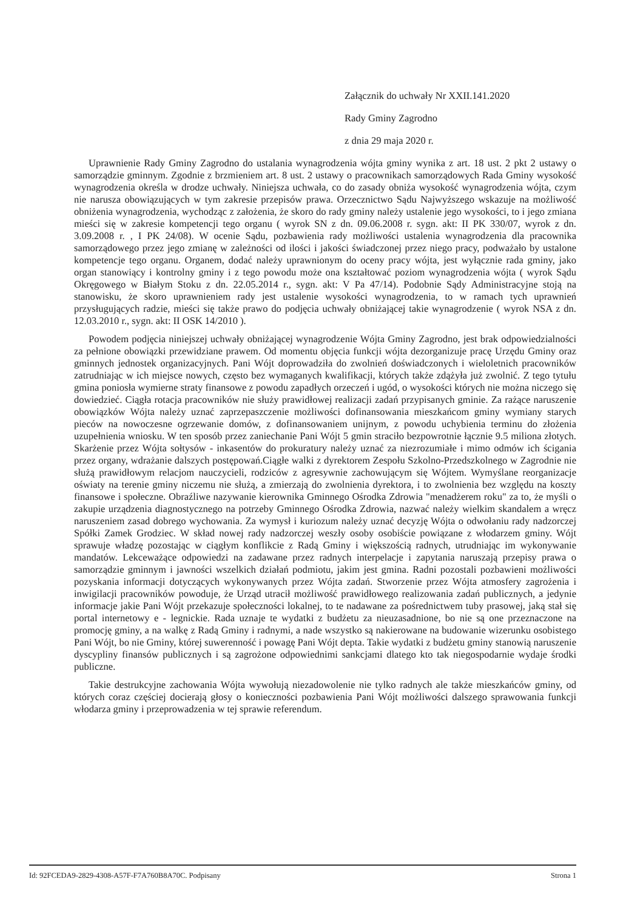Załącznik do uchwały Nr XXII.141.2020
Rady Gminy Zagrodno
z dnia 29 maja 2020 r.
Uprawnienie Rady Gminy Zagrodno do ustalania wynagrodzenia wójta gminy wynika z art. 18 ust. 2 pkt 2 ustawy o samorządzie gminnym. Zgodnie z brzmieniem art. 8 ust. 2 ustawy o pracownikach samorządowych Rada Gminy wysokość wynagrodzenia określa w drodze uchwały. Niniejsza uchwała, co do zasady obniża wysokość wynagrodzenia wójta, czym nie narusza obowiązujących w tym zakresie przepisów prawa. Orzecznictwo Sądu Najwyższego wskazuje na możliwość obniżenia wynagrodzenia, wychodząc z założenia, że skoro do rady gminy należy ustalenie jego wysokości, to i jego zmiana mieści się w zakresie kompetencji tego organu ( wyrok SN z dn. 09.06.2008 r. sygn. akt: II PK 330/07, wyrok z dn. 3.09.2008 r. , I PK 24/08). W ocenie Sądu, pozbawienia rady możliwości ustalenia wynagrodzenia dla pracownika samorządowego przez jego zmianę w zależności od ilości i jakości świadczonej przez niego pracy, podważało by ustalone kompetencje tego organu. Organem, dodać należy uprawnionym do oceny pracy wójta, jest wyłącznie rada gminy, jako organ stanowiący i kontrolny gminy i z tego powodu może ona kształtować poziom wynagrodzenia wójta ( wyrok Sądu Okręgowego w Białym Stoku z dn. 22.05.2014 r., sygn. akt: V Pa 47/14). Podobnie Sądy Administracyjne stoją na stanowisku, że skoro uprawnieniem rady jest ustalenie wysokości wynagrodzenia, to w ramach tych uprawnień przysługujących radzie, mieści się także prawo do podjęcia uchwały obniżającej takie wynagrodzenie ( wyrok NSA z dn. 12.03.2010 r., sygn. akt: II OSK 14/2010 ).
Powodem podjęcia niniejszej uchwały obniżającej wynagrodzenie Wójta Gminy Zagrodno, jest brak odpowiedzialności za pełnione obowiązki przewidziane prawem. Od momentu objęcia funkcji wójta dezorganizuje pracę Urzędu Gminy oraz gminnych jednostek organizacyjnych. Pani Wójt doprowadziła do zwolnień doświadczonych i wieloletnich pracowników zatrudniając w ich miejsce nowych, często bez wymaganych kwalifikacji, których także zdążyła już zwolnić. Z tego tytułu gmina poniosła wymierne straty finansowe z powodu zapadłych orzeczeń i ugód, o wysokości których nie można niczego się dowiedzieć. Ciągła rotacja pracowników nie służy prawidłowej realizacji zadań przypisanych gminie. Za rażące naruszenie obowiązków Wójta należy uznać zaprzepaszczenie możliwości dofinansowania mieszkańcom gminy wymiany starych pieców na nowoczesne ogrzewanie domów, z dofinansowaniem unijnym, z powodu uchybienia terminu do złożenia uzupełnienia wniosku. W ten sposób przez zaniechanie Pani Wójt 5 gmin straciło bezpowrotnie łącznie 9.5 miliona złotych. Skarżenie przez Wójta sołtysów - inkasentów do prokuratury należy uznać za niezrozumiałe i mimo odmów ich ścigania przez organy, wdrażanie dalszych postępowań.Ciągłe walki z dyrektorem Zespołu Szkolno-Przedszkolnego w Zagrodnie nie służą prawidłowym relacjom nauczycieli, rodziców z agresywnie zachowującym się Wójtem. Wymyślane reorganizacje oświaty na terenie gminy niczemu nie służą, a zmierzają do zwolnienia dyrektora, i to zwolnienia bez względu na koszty finansowe i społeczne. Obraźliwe nazywanie kierownika Gminnego Ośrodka Zdrowia "menadżerem roku" za to, że myśli o zakupie urządzenia diagnostycznego na potrzeby Gminnego Ośrodka Zdrowia, nazwać należy wielkim skandalem a wręcz naruszeniem zasad dobrego wychowania. Za wymysł i kuriozum należy uznać decyzję Wójta o odwołaniu rady nadzorczej Spółki Zamek Grodziec. W skład nowej rady nadzorczej weszły osoby osobiście powiązane z włodarzem gminy. Wójt sprawuje władzę pozostając w ciągłym konflikcie z Radą Gminy i większością radnych, utrudniając im wykonywanie mandatów. Lekceważące odpowiedzi na zadawane przez radnych interpelacje i zapytania naruszają przepisy prawa o samorządzie gminnym i jawności wszelkich działań podmiotu, jakim jest gmina. Radni pozostali pozbawieni możliwości pozyskania informacji dotyczących wykonywanych przez Wójta zadań. Stworzenie przez Wójta atmosfery zagrożenia i inwigilacji pracowników powoduje, że Urząd utracił możliwość prawidłowego realizowania zadań publicznych, a jedynie informacje jakie Pani Wójt przekazuje społeczności lokalnej, to te nadawane za pośrednictwem tuby prasowej, jaką stał się portal internetowy e - legnickie. Rada uznaje te wydatki z budżetu za nieuzasadnione, bo nie są one przeznaczone na promocję gminy, a na walkę z Radą Gminy i radnymi, a nade wszystko są nakierowane na budowanie wizerunku osobistego Pani Wójt, bo nie Gminy, której suwerenność i powagę Pani Wójt depta. Takie wydatki z budżetu gminy stanowią naruszenie dyscypliny finansów publicznych i są zagrożone odpowiednimi sankcjami dlatego kto tak niegospodarnie wydaje środki publiczne.
Takie destrukcyjne zachowania Wójta wywołują niezadowolenie nie tylko radnych ale także mieszkańców gminy, od których coraz częściej docierają głosy o konieczności pozbawienia Pani Wójt możliwości dalszego sprawowania funkcji włodarza gminy i przeprowadzenia w tej sprawie referendum.
Id: 92FCEDA9-2829-4308-A57F-F7A760B8A70C. Podpisany Strona 1